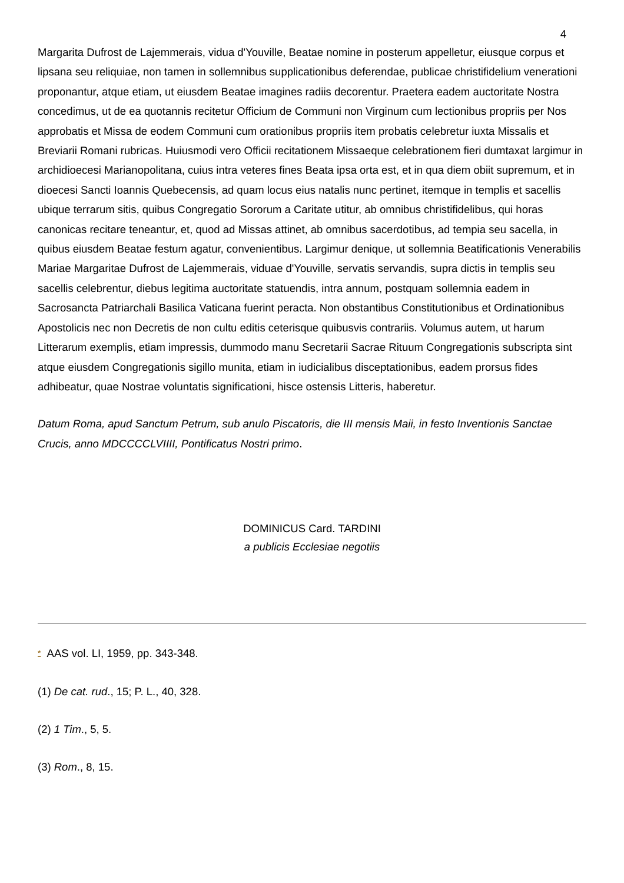4
Margarita Dufrost de Lajemmerais, vidua d'Youville, Beatae nomine in posterum appelletur, eiusque corpus et lipsana seu reliquiae, non tamen in sollemnibus supplicationibus deferendae, publicae christifidelium venerationi proponantur, atque etiam, ut eiusdem Beatae imagines radiis decorentur. Praetera eadem auctoritate Nostra concedimus, ut de ea quotannis recitetur Officium de Communi non Virginum cum lectionibus propriis per Nos approbatis et Missa de eodem Communi cum orationibus propriis item probatis celebretur iuxta Missalis et Breviarii Romani rubricas. Huiusmodi vero Officii recitationem Missaeque celebrationem fieri dumtaxat largimur in archidioecesi Marianopolitana, cuius intra veteres fines Beata ipsa orta est, et in qua diem obiit supremum, et in dioecesi Sancti Ioannis Quebecensis, ad quam locus eius natalis nunc pertinet, itemque in templis et sacellis ubique terrarum sitis, quibus Congregatio Sororum a Caritate utitur, ab omnibus christifidelibus, qui horas canonicas recitare teneantur, et, quod ad Missas attinet, ab omnibus sacerdotibus, ad tempia seu sacella, in quibus eiusdem Beatae festum agatur, convenientibus. Largimur denique, ut sollemnia Beatificationis Venerabilis Mariae Margaritae Dufrost de Lajemmerais, viduae d'Youville, servatis servandis, supra dictis in templis seu sacellis celebrentur, diebus legitima auctoritate statuendis, intra annum, postquam sollemnia eadem in Sacrosancta Patriarchali Basilica Vaticana fuerint peracta. Non obstantibus Constitutionibus et Ordinationibus Apostolicis nec non Decretis de non cultu editis ceterisque quibusvis contrariis. Volumus autem, ut harum Litterarum exemplis, etiam impressis, dummodo manu Secretarii Sacrae Rituum Congregationis subscripta sint atque eiusdem Congregationis sigillo munita, etiam in iudicialibus disceptationibus, eadem prorsus fides adhibeatur, quae Nostrae voluntatis significationi, hisce ostensis Litteris, haberetur.
Datum Roma, apud Sanctum Petrum, sub anulo Piscatoris, die III mensis Maii, in festo Inventionis Sanctae Crucis, anno MDCCCCLVIIII, Pontificatus Nostri primo.
DOMINICUS Card. TARDINI
a publicis Ecclesiae negotiis
* AAS vol. LI, 1959, pp. 343-348.
(1) De cat. rud., 15; P. L., 40, 328.
(2) 1 Tim., 5, 5.
(3) Rom., 8, 15.